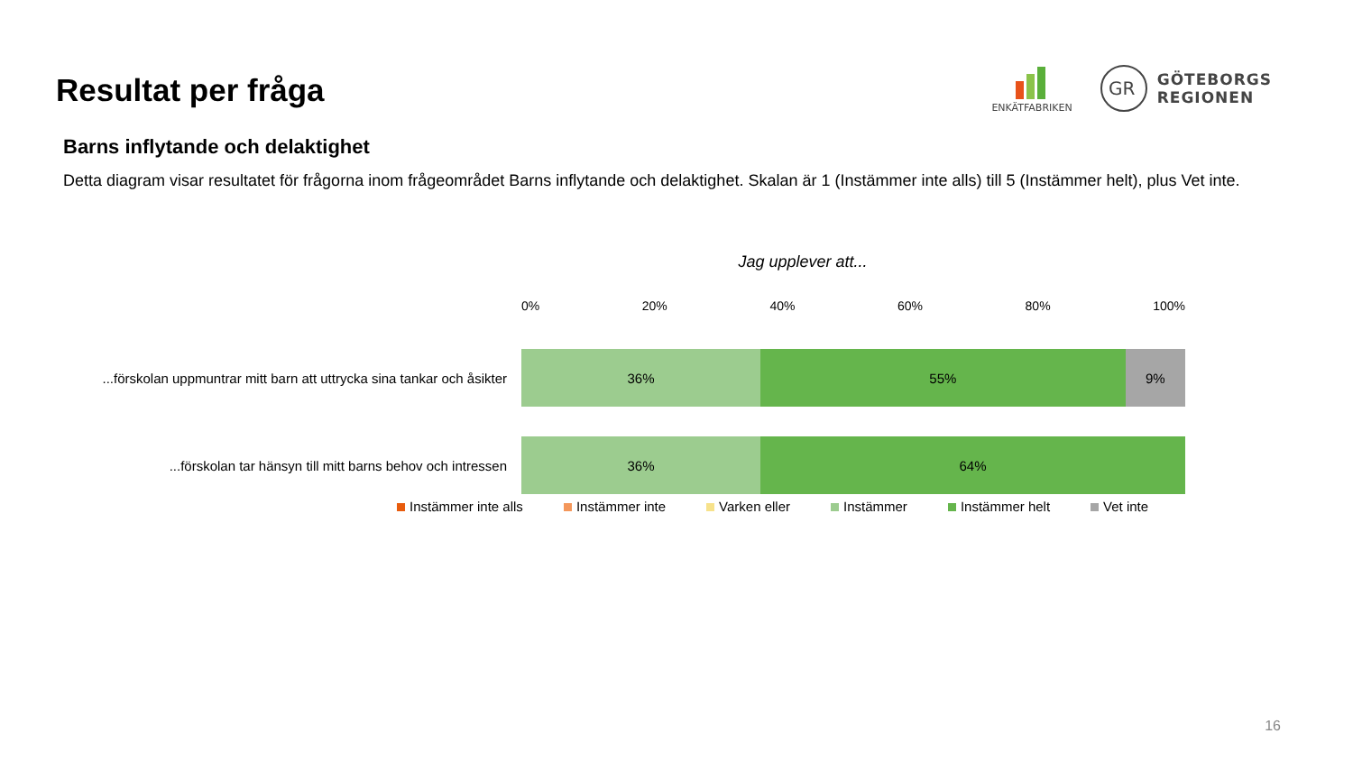Resultat per fråga
ENKÄTFABRIKEN
GR
GÖTEBORGS
REGIONEN
Barns inflytande och delaktighet
Detta diagram visar resultatet för frågorna inom frågeområdet Barns inflytande och delaktighet. Skalan är 1 (Instämmer inte alls) till 5 (Instämmer helt), plus Vet inte.
Jag upplever att...
0% 20% 40% 60% 80% 100%
...förskolan uppmuntrar mitt barn att uttrycka sina tankar och åsikter
36% 55% 9%
...förskolan tar hänsyn till mitt barns behov och intressen
36% 64%
Instämmer inte alls Instämmer inte Varken eller Instämmer Instämmer helt Vet inte
16